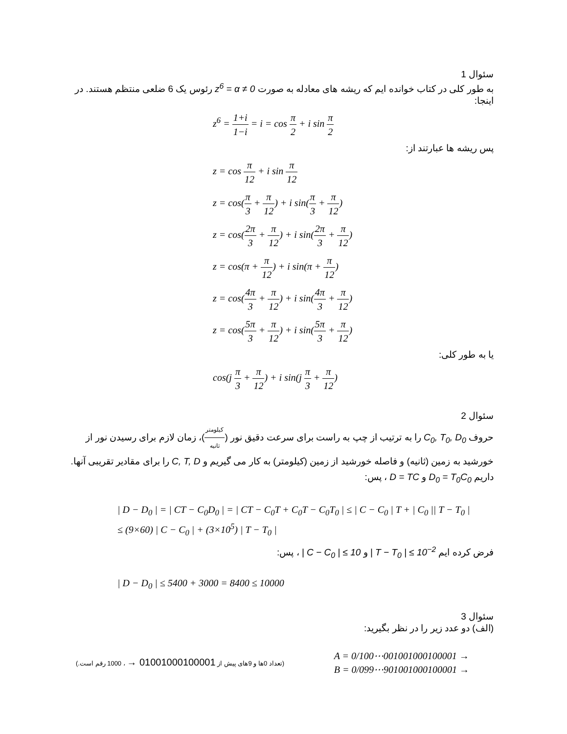سئوال 1
به طور کلی در کتاب خوانده ایم که ریشه های معادله به صورت z<sup>6</sup> = α ≠ 0 رئوس یک 6 ضلعی منتظم هستند. در اینجا:
z<sup>6</sup> = 1+i 1−i = i = cos π 2 + i sin π 2
پس ریشه ها عبارتند از:
z = cos π 12 + i sin π 12
z = cos(π 3 + π 12) + i sin(π 3 + π 12)
z = cos(2π 3 + π 12) + i sin(2π 3 + π 12)
z = cos(π + π 12) + i sin(π + π 12)
z = cos(4π 3 + π 12) + i sin(4π 3 + π 12)
z = cos(5π 3 + π 12) + i sin(5π 3 + π 12)
یا به طور کلی:
cos(j π 3 + π 12) + i sin(j π 3 + π 12)
سئوال 2
حروف C<sub>0</sub>, T<sub>0</sub>, D<sub>0</sub> را به ترتیب از چپ به راست برای سرعت دقیق نور (کیلومتر ثانیه)، زمان لازم برای رسیدن نور از خورشید به زمین (ثانیه) و فاصله خورشید از زمین (کیلومتر) به کار می گیریم و C, T, D را برای مقادیر تقریبی آنها. داریم D<sub>0</sub> = T<sub>0</sub>C<sub>0</sub> و D = TC ، پس:
| D − D<sub>0</sub> | = | CT − C<sub>0</sub>D<sub>0</sub> | = | CT − C<sub>0</sub>T + C<sub>0</sub>T − C<sub>0</sub>T<sub>0</sub> | ≤ | C − C<sub>0</sub> | T + | C<sub>0</sub> || T − T<sub>0</sub> |
≤ (9×60) | C − C<sub>0</sub> | + (3×10<sup>5</sup>) | T − T<sub>0</sub> |
فرض کرده ایم | T − T<sub>0</sub> | ≤ 10<sup>−2</sup> و | C − C<sub>0</sub> | ≤ 10 ، پس:
| D − D<sub>0</sub> | ≤ 5400 + 3000 = 8400 ≤ 10000
سئوال 3
(الف) دو عدد زیر را در نظر بگیرید:
(تعداد 0ها و 9های پیش از 01001000100001 → ، 1000 رقم است.)
A = 0/100⋯001001000100001 →
B = 0/099⋯901001000100001 →